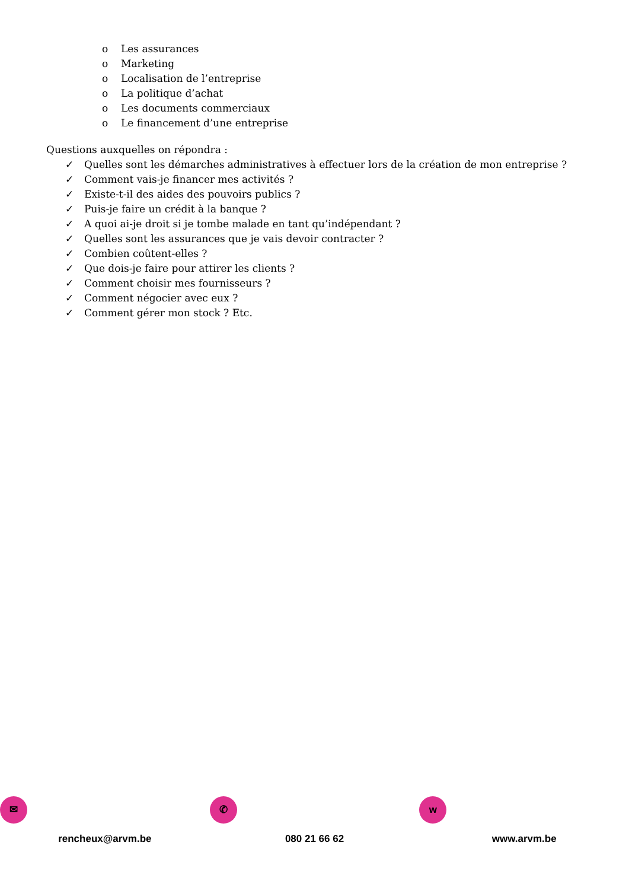o Les assurances
o Marketing
o Localisation de l’entreprise
o La politique d’achat
o Les documents commerciaux
o Le financement d’une entreprise
Questions auxquelles on répondra :
✓ Quelles sont les démarches administratives à effectuer lors de la création de mon entreprise ?
✓ Comment vais-je financer mes activités ?
✓ Existe-t-il des aides des pouvoirs publics ?
✓ Puis-je faire un crédit à la banque ?
✓ A quoi ai-je droit si je tombe malade en tant qu’indépendant ?
✓ Quelles sont les assurances que je vais devoir contracter ?
✓ Combien coûtent-elles ?
✓ Que dois-je faire pour attirer les clients ?
✓ Comment choisir mes fournisseurs ?
✓ Comment négocier avec eux ?
✓ Comment gérer mon stock ? Etc.
✉
rencheux@arvm.be
✆
080 21 66 62
w
www.arvm.be